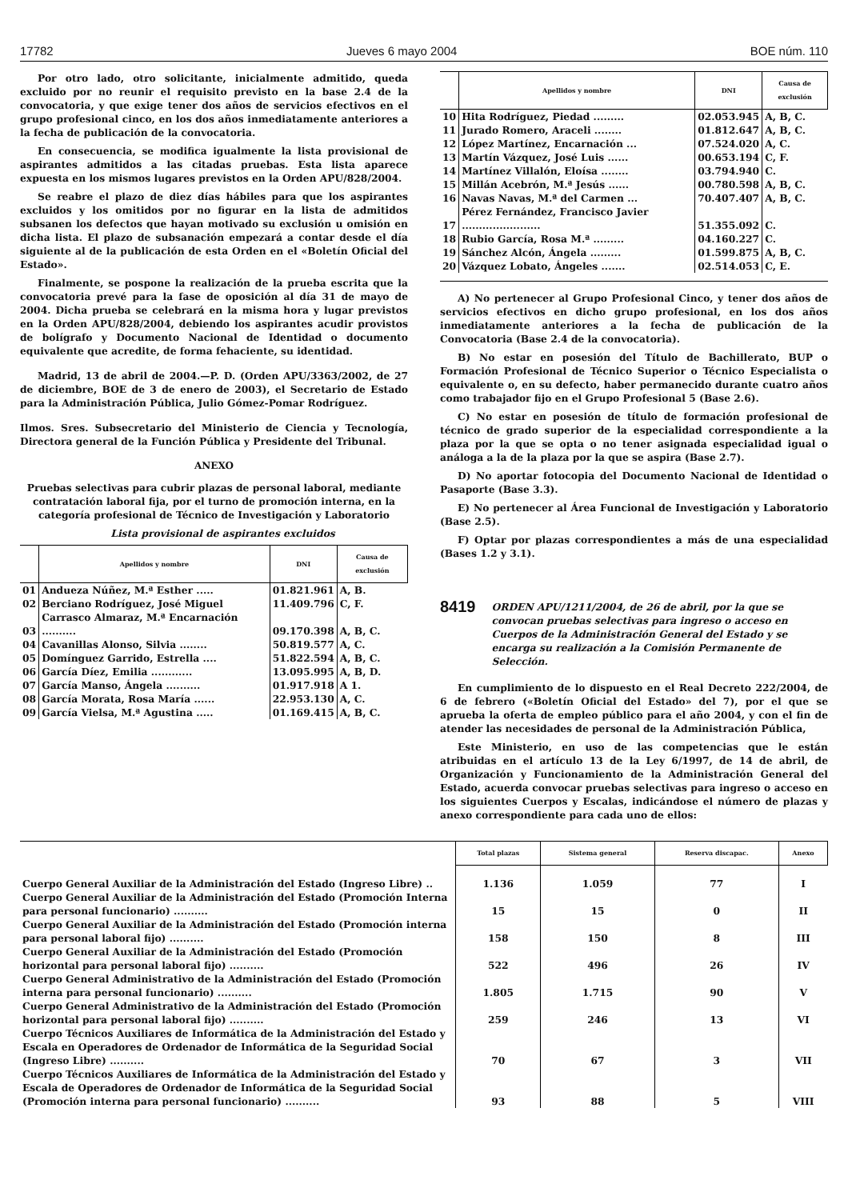17782 Jueves 6 mayo 2004 BOE núm. 110
Por otro lado, otro solicitante, inicialmente admitido, queda excluido por no reunir el requisito previsto en la base 2.4 de la convocatoria, y que exige tener dos años de servicios efectivos en el grupo profesional cinco, en los dos años inmediatamente anteriores a la fecha de publicación de la convocatoria.
En consecuencia, se modifica igualmente la lista provisional de aspirantes admitidos a las citadas pruebas. Esta lista aparece expuesta en los mismos lugares previstos en la Orden APU/828/2004.
Se reabre el plazo de diez días hábiles para que los aspirantes excluidos y los omitidos por no figurar en la lista de admitidos subsanen los defectos que hayan motivado su exclusión u omisión en dicha lista. El plazo de subsanación empezará a contar desde el día siguiente al de la publicación de esta Orden en el «Boletín Oficial del Estado».
Finalmente, se pospone la realización de la prueba escrita que la convocatoria prevé para la fase de oposición al día 31 de mayo de 2004. Dicha prueba se celebrará en la misma hora y lugar previstos en la Orden APU/828/2004, debiendo los aspirantes acudir provistos de bolígrafo y Documento Nacional de Identidad o documento equivalente que acredite, de forma fehaciente, su identidad.
Madrid, 13 de abril de 2004.—P. D. (Orden APU/3363/2002, de 27 de diciembre, BOE de 3 de enero de 2003), el Secretario de Estado para la Administración Pública, Julio Gómez-Pomar Rodríguez.
Ilmos. Sres. Subsecretario del Ministerio de Ciencia y Tecnología, Directora general de la Función Pública y Presidente del Tribunal.
ANEXO
Pruebas selectivas para cubrir plazas de personal laboral, mediante contratación laboral fija, por el turno de promoción interna, en la categoría profesional de Técnico de Investigación y Laboratorio
Lista provisional de aspirantes excluidos
| | Apellidos y nombre | DNI | Causa de exclusión |
| --- | --- | --- | --- |
| 01 | Andueza Núñez, M.ª Esther ..... | 01.821.961 | A, B. |
| 02 | Berciano Rodríguez, José Miguel | 11.409.796 | C, F. |
| 03 | Carrasco Almaraz, M.ª Encarnación .......... | 09.170.398 | A, B, C. |
| 04 | Cavanillas Alonso, Silvia ........ | 50.819.577 | A, C. |
| 05 | Domínguez Garrido, Estrella .... | 51.822.594 | A, B, C. |
| 06 | García Díez, Emilia ............ | 13.095.995 | A, B, D. |
| 07 | García Manso, Ángela .......... | 01.917.918 | A 1. |
| 08 | García Morata, Rosa María ...... | 22.953.130 | A, C. |
| 09 | García Vielsa, M.ª Agustina ..... | 01.169.415 | A, B, C. |
| | Apellidos y nombre | DNI | Causa de exclusión |
| --- | --- | --- | --- |
| 10 | Hita Rodríguez, Piedad ......... | 02.053.945 | A, B, C. |
| 11 | Jurado Romero, Araceli ........ | 01.812.647 | A, B, C. |
| 12 | López Martínez, Encarnación ... | 07.524.020 | A, C. |
| 13 | Martín Vázquez, José Luis ...... | 00.653.194 | C, F. |
| 14 | Martínez Villalón, Eloísa ........ | 03.794.940 | C. |
| 15 | Millán Acebrón, M.ª Jesús ...... | 00.780.598 | A, B, C. |
| 16 | Navas Navas, M.ª del Carmen ... | 70.407.407 | A, B, C. |
| 17 | Pérez Fernández, Francisco Javier ....................... | 51.355.092 | C. |
| 18 | Rubio García, Rosa M.ª ......... | 04.160.227 | C. |
| 19 | Sánchez Alcón, Ángela ......... | 01.599.875 | A, B, C. |
| 20 | Vázquez Lobato, Ángeles ....... | 02.514.053 | C, E. |
A) No pertenecer al Grupo Profesional Cinco, y tener dos años de servicios efectivos en dicho grupo profesional, en los dos años inmediatamente anteriores a la fecha de publicación de la Convocatoria (Base 2.4 de la convocatoria).
B) No estar en posesión del Título de Bachillerato, BUP o Formación Profesional de Técnico Superior o Técnico Especialista o equivalente o, en su defecto, haber permanecido durante cuatro años como trabajador fijo en el Grupo Profesional 5 (Base 2.6).
C) No estar en posesión de título de formación profesional de técnico de grado superior de la especialidad correspondiente a la plaza por la que se opta o no tener asignada especialidad igual o análoga a la de la plaza por la que se aspira (Base 2.7).
D) No aportar fotocopia del Documento Nacional de Identidad o Pasaporte (Base 3.3).
E) No pertenecer al Área Funcional de Investigación y Laboratorio (Base 2.5).
F) Optar por plazas correspondientes a más de una especialidad (Bases 1.2 y 3.1).
8419
ORDEN APU/1211/2004, de 26 de abril, por la que se convocan pruebas selectivas para ingreso o acceso en Cuerpos de la Administración General del Estado y se encarga su realización a la Comisión Permanente de Selección.
En cumplimiento de lo dispuesto en el Real Decreto 222/2004, de 6 de febrero («Boletín Oficial del Estado» del 7), por el que se aprueba la oferta de empleo público para el año 2004, y con el fin de atender las necesidades de personal de la Administración Pública,
Este Ministerio, en uso de las competencias que le están atribuidas en el artículo 13 de la Ley 6/1997, de 14 de abril, de Organización y Funcionamiento de la Administración General del Estado, acuerda convocar pruebas selectivas para ingreso o acceso en los siguientes Cuerpos y Escalas, indicándose el número de plazas y anexo correspondiente para cada uno de ellos:
| | Total plazas | Sistema general | Reserva discapac. | Anexo |
| --- | --- | --- | --- | --- |
| Cuerpo General Auxiliar de la Administración del Estado (Ingreso Libre) .. | 1.136 | 1.059 | 77 | I |
| Cuerpo General Auxiliar de la Administración del Estado (Promoción Interna para personal funcionario) .......... | 15 | 15 | 0 | II |
| Cuerpo General Auxiliar de la Administración del Estado (Promoción interna para personal laboral fijo) .......... | 158 | 150 | 8 | III |
| Cuerpo General Auxiliar de la Administración del Estado (Promoción horizontal para personal laboral fijo) .......... | 522 | 496 | 26 | IV |
| Cuerpo General Administrativo de la Administración del Estado (Promoción interna para personal funcionario) .......... | 1.805 | 1.715 | 90 | V |
| Cuerpo General Administrativo de la Administración del Estado (Promoción horizontal para personal laboral fijo) .......... | 259 | 246 | 13 | VI |
| Cuerpo Técnicos Auxiliares de Informática de la Administración del Estado y Escala en Operadores de Ordenador de Informática de la Seguridad Social (Ingreso Libre) .......... | 70 | 67 | 3 | VII |
| Cuerpo Técnicos Auxiliares de Informática de la Administración del Estado y Escala de Operadores de Ordenador de Informática de la Seguridad Social (Promoción interna para personal funcionario) .......... | 93 | 88 | 5 | VIII |